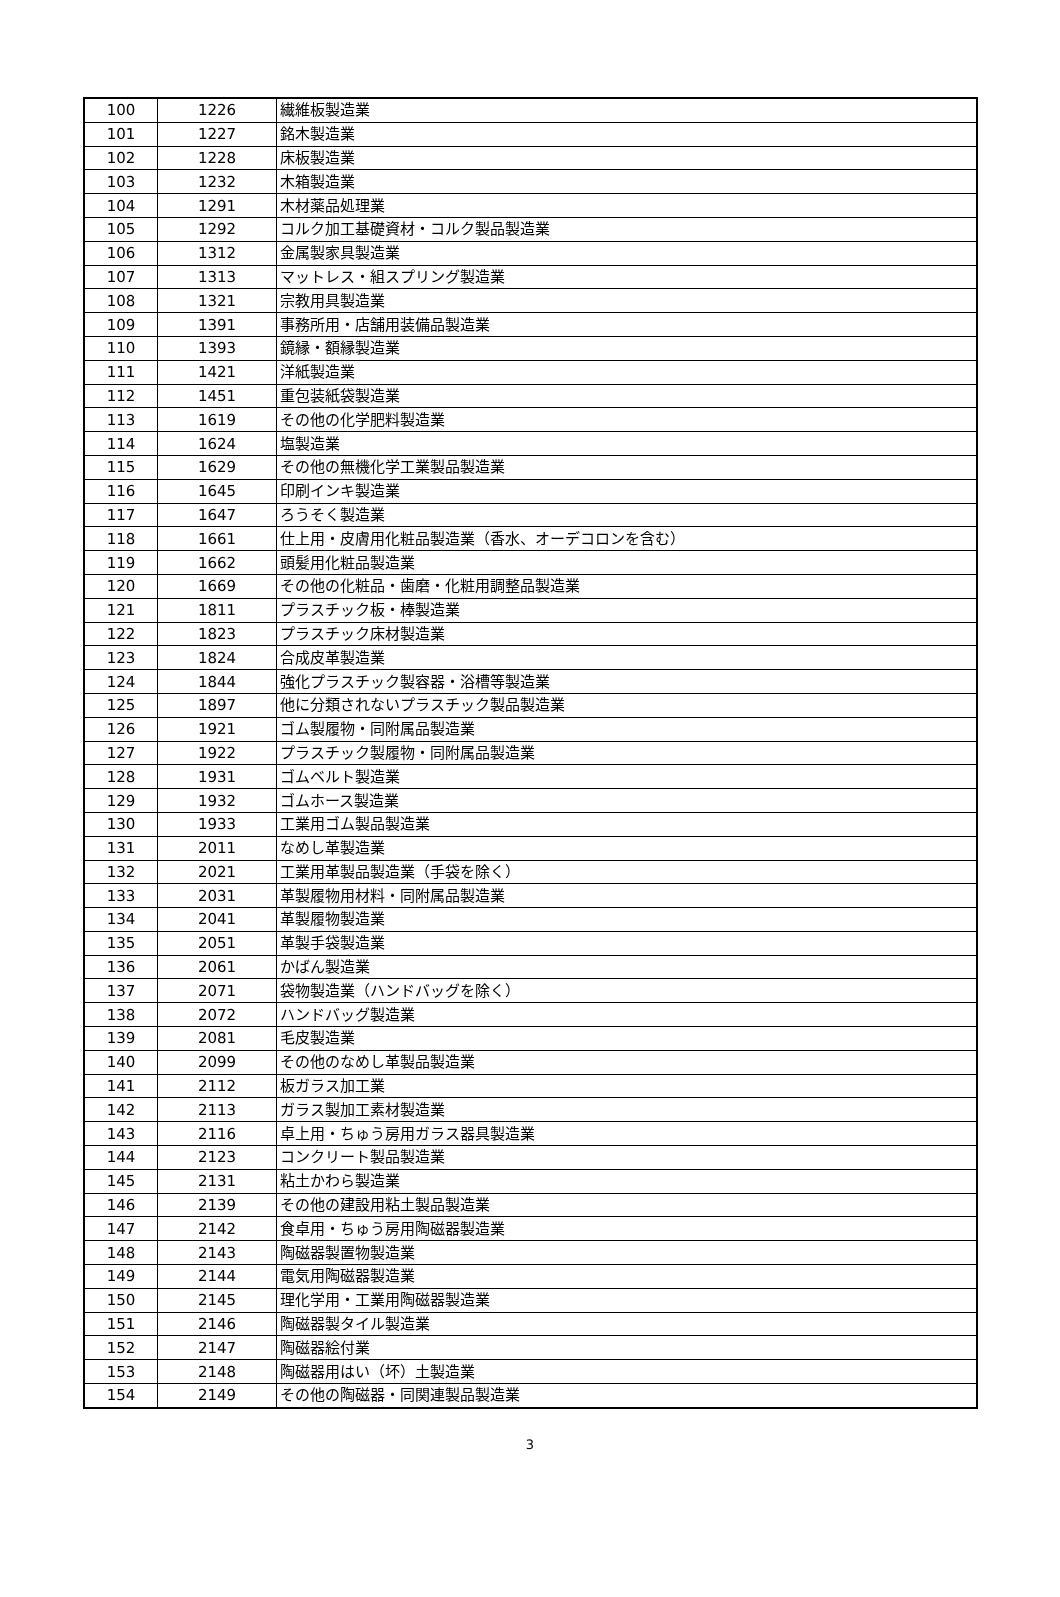| 100 | 1226 | 繊維板製造業 |
| 101 | 1227 | 銘木製造業 |
| 102 | 1228 | 床板製造業 |
| 103 | 1232 | 木箱製造業 |
| 104 | 1291 | 木材薬品処理業 |
| 105 | 1292 | コルク加工基礎資材・コルク製品製造業 |
| 106 | 1312 | 金属製家具製造業 |
| 107 | 1313 | マットレス・組スプリング製造業 |
| 108 | 1321 | 宗教用具製造業 |
| 109 | 1391 | 事務所用・店舗用装備品製造業 |
| 110 | 1393 | 鏡縁・額縁製造業 |
| 111 | 1421 | 洋紙製造業 |
| 112 | 1451 | 重包装紙袋製造業 |
| 113 | 1619 | その他の化学肥料製造業 |
| 114 | 1624 | 塩製造業 |
| 115 | 1629 | その他の無機化学工業製品製造業 |
| 116 | 1645 | 印刷インキ製造業 |
| 117 | 1647 | ろうそく製造業 |
| 118 | 1661 | 仕上用・皮膚用化粧品製造業（香水、オーデコロンを含む） |
| 119 | 1662 | 頭髪用化粧品製造業 |
| 120 | 1669 | その他の化粧品・歯磨・化粧用調整品製造業 |
| 121 | 1811 | プラスチック板・棒製造業 |
| 122 | 1823 | プラスチック床材製造業 |
| 123 | 1824 | 合成皮革製造業 |
| 124 | 1844 | 強化プラスチック製容器・浴槽等製造業 |
| 125 | 1897 | 他に分類されないプラスチック製品製造業 |
| 126 | 1921 | ゴム製履物・同附属品製造業 |
| 127 | 1922 | プラスチック製履物・同附属品製造業 |
| 128 | 1931 | ゴムベルト製造業 |
| 129 | 1932 | ゴムホース製造業 |
| 130 | 1933 | 工業用ゴム製品製造業 |
| 131 | 2011 | なめし革製造業 |
| 132 | 2021 | 工業用革製品製造業（手袋を除く） |
| 133 | 2031 | 革製履物用材料・同附属品製造業 |
| 134 | 2041 | 革製履物製造業 |
| 135 | 2051 | 革製手袋製造業 |
| 136 | 2061 | かばん製造業 |
| 137 | 2071 | 袋物製造業（ハンドバッグを除く） |
| 138 | 2072 | ハンドバッグ製造業 |
| 139 | 2081 | 毛皮製造業 |
| 140 | 2099 | その他のなめし革製品製造業 |
| 141 | 2112 | 板ガラス加工業 |
| 142 | 2113 | ガラス製加工素材製造業 |
| 143 | 2116 | 卓上用・ちゅう房用ガラス器具製造業 |
| 144 | 2123 | コンクリート製品製造業 |
| 145 | 2131 | 粘土かわら製造業 |
| 146 | 2139 | その他の建設用粘土製品製造業 |
| 147 | 2142 | 食卓用・ちゅう房用陶磁器製造業 |
| 148 | 2143 | 陶磁器製置物製造業 |
| 149 | 2144 | 電気用陶磁器製造業 |
| 150 | 2145 | 理化学用・工業用陶磁器製造業 |
| 151 | 2146 | 陶磁器製タイル製造業 |
| 152 | 2147 | 陶磁器絵付業 |
| 153 | 2148 | 陶磁器用はい（坏）土製造業 |
| 154 | 2149 | その他の陶磁器・同関連製品製造業 |
3